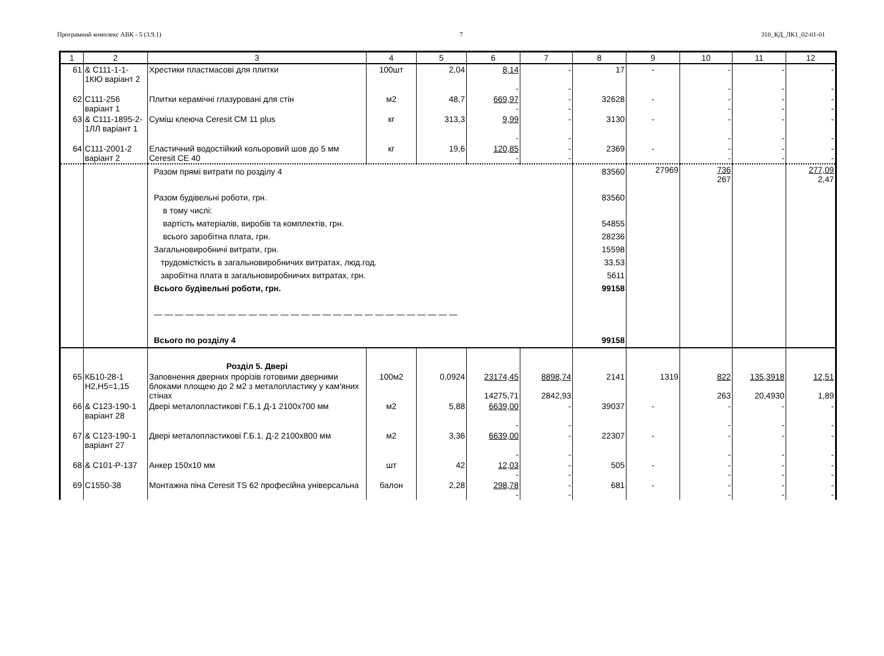Програмний комплекс АВК - 5 (3.9.1) 7 310_КД_ЛК1_02-01-01
| 1 | 2 | 3 | 4 | 5 | 6 | 7 | 8 | 9 | 10 | 11 | 12 |
| --- | --- | --- | --- | --- | --- | --- | --- | --- | --- | --- | --- |
| 61 | & С111-1-1-1КЮ варіант 2 | Хрестики пластмасові для плитки | 100шт | 2,04 | 8,14 - | - - | 17 | - | - - | - - | - - |
| 62 | С111-256 варіант 1 | Плитки керамічні глазуровані для стін | м2 | 48,7 | 669,97 - | - - | 32628 | - | - - | - - | - - |
| 63 | & С111-1895-2-1ЛЛ варіант 1 | Суміш клеюча Ceresit CM 11 plus | кг | 313,3 | 9,99 - | - - | 3130 | - | - - | - - | - - |
| 64 | С111-2001-2 варіант 2 | Еластичний водостійкий кольоровий шов до 5 мм Ceresit CE 40 | кг | 19,6 | 120,85 - | - - | 2369 | - | - - | - - | - - |
| | | Разом прямі витрати по розділу 4 Разом будівельні роботи, грн. в тому числі: вартість матеріалів, виробів та комплектів, грн. всього заробітна плата, грн. Загальновиробничі витрати, грн. трудомісткість в загальновиробничих витратах, люд.год. заробітна плата в загальновиробничих витратах, грн. Всього будівельні роботи, грн. — — — — — — — — — — — — — — — — — — — — — — — — — — — — — Всього по розділу 4 | | | | | 83560 83560 54855 28236 15598 33,53 5611 99158 99158 | 27969 | 736 267 | | 277,09 2,47 |
| | | Розділ 5. Двері | | | | | | | | | |
| 65 | КБ10-28-1 Н2,Н5=1,15 | Заповнення дверних прорізів готовими дверними блоками площею до 2 м2 з металопластику у кам'яних стінах | 100м2 | 0,0924 | 23174,45 14275,71 | 8898,74 2842,93 | 2141 | 1319 | 822 263 | 135,3918 20,4930 | 12,51 1,89 |
| 66 | & С123-190-1 варіант 28 | Двері металопластикові Г.Б.1 Д-1 2100х700 мм | м2 | 5,88 | 6639,00 - | - - | 39037 | - | - - | - - | - - |
| 67 | & С123-190-1 варіант 27 | Двері металопластикові Г.Б.1. Д-2 2100х800 мм | м2 | 3,36 | 6639,00 - | - - | 22307 | - | - - | - - | - - |
| 68 | & С101-Р-137 | Анкер 150х10 мм | шт | 42 | 12,03 - | - - | 505 | - | - - | - - | - - |
| 69 | С1550-38 | Монтажна піна Ceresit TS 62 професійна універсальна | балон | 2,28 | 298,78 - | - - | 681 | - | - - | - - | - - |